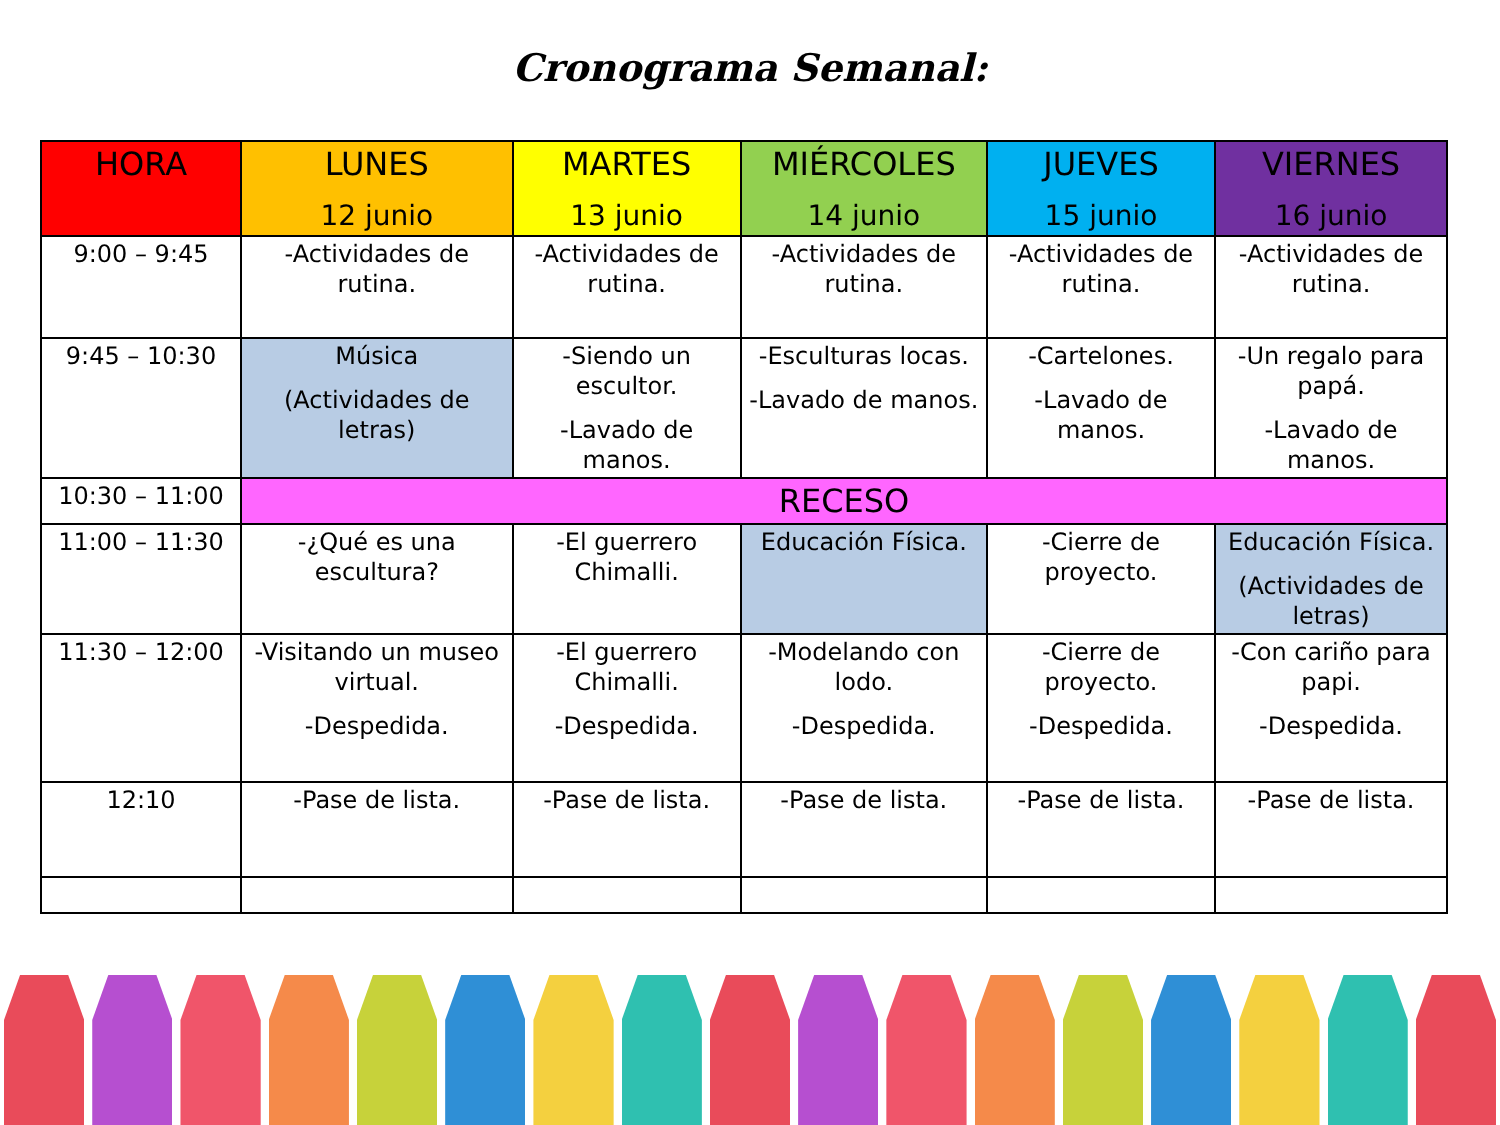Cronograma Semanal:
| HORA | LUNES 12 junio | MARTES 13 junio | MIÉRCOLES 14 junio | JUEVES 15 junio | VIERNES 16 junio |
| --- | --- | --- | --- | --- | --- |
| 9:00 – 9:45 | -Actividades de rutina. | -Actividades de rutina. | -Actividades de rutina. | -Actividades de rutina. | -Actividades de rutina. |
| 9:45 – 10:30 | Música (Actividades de letras) | -Siendo un escultor. -Lavado de manos. | -Esculturas locas. -Lavado de manos. | -Cartelones. -Lavado de manos. | -Un regalo para papá. -Lavado de manos. |
| 10:30 – 11:00 | RECESO | | | | |
| 11:00 – 11:30 | -¿Qué es una escultura? | -El guerrero Chimalli. | Educación Física. | -Cierre de proyecto. | Educación Física. (Actividades de letras) |
| 11:30 – 12:00 | -Visitando un museo virtual. -Despedida. | -El guerrero Chimalli. -Despedida. | -Modelando con lodo. -Despedida. | -Cierre de proyecto. -Despedida. | -Con cariño para papi. -Despedida. |
| 12:10 | -Pase de lista. | -Pase de lista. | -Pase de lista. | -Pase de lista. | -Pase de lista. |